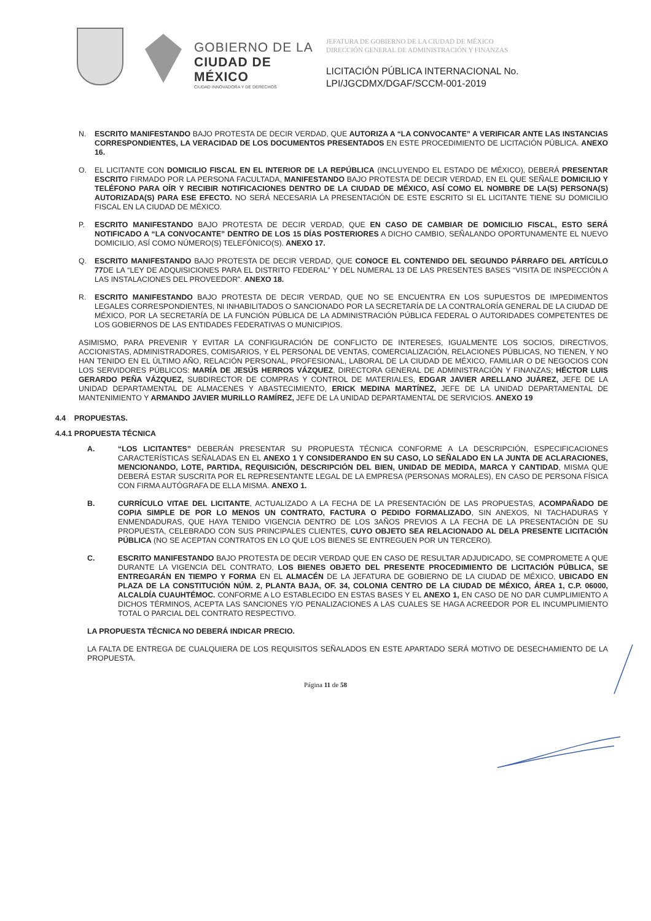GOBIERNO DE LA
CIUDAD DE MÉXICO
CIUDAD INNOVADORA Y DE DERECHOS
JEFATURA DE GOBIERNO DE LA CIUDAD DE MÉXICO
DIRECCIÓN GENERAL DE ADMINISTRACIÓN Y FINANZAS
LICITACIÓN PÚBLICA INTERNACIONAL No.
LPI/JGCDMX/DGAF/SCCM-001-2019
N. ESCRITO MANIFESTANDO BAJO PROTESTA DE DECIR VERDAD, QUE AUTORIZA A “LA CONVOCANTE” A VERIFICAR ANTE LAS INSTANCIAS CORRESPONDIENTES, LA VERACIDAD DE LOS DOCUMENTOS PRESENTADOS EN ESTE PROCEDIMIENTO DE LICITACIÓN PÚBLICA. ANEXO 16.
O. EL LICITANTE CON DOMICILIO FISCAL EN EL INTERIOR DE LA REPÚBLICA (INCLUYENDO EL ESTADO DE MÉXICO), DEBERÁ PRESENTAR ESCRITO FIRMADO POR LA PERSONA FACULTADA, MANIFESTANDO BAJO PROTESTA DE DECIR VERDAD, EN EL QUE SEÑALE DOMICILIO Y TELÉFONO PARA OÍR Y RECIBIR NOTIFICACIONES DENTRO DE LA CIUDAD DE MÉXICO, ASÍ COMO EL NOMBRE DE LA(S) PERSONA(S) AUTORIZADA(S) PARA ESE EFECTO. NO SERÁ NECESARIA LA PRESENTACIÓN DE ESTE ESCRITO SI EL LICITANTE TIENE SU DOMICILIO FISCAL EN LA CIUDAD DE MÉXICO.
P. ESCRITO MANIFESTANDO BAJO PROTESTA DE DECIR VERDAD, QUE EN CASO DE CAMBIAR DE DOMICILIO FISCAL, ESTO SERÁ NOTIFICADO A “LA CONVOCANTE” DENTRO DE LOS 15 DÍAS POSTERIORES A DICHO CAMBIO, SEÑALANDO OPORTUNAMENTE EL NUEVO DOMICILIO, ASÍ COMO NÚMERO(S) TELEFÓNICO(S). ANEXO 17.
Q. ESCRITO MANIFESTANDO BAJO PROTESTA DE DECIR VERDAD, QUE CONOCE EL CONTENIDO DEL SEGUNDO PÁRRAFO DEL ARTÍCULO 77 DE LA “LEY DE ADQUISICIONES PARA EL DISTRITO FEDERAL” Y DEL NUMERAL 13 DE LAS PRESENTES BASES “VISITA DE INSPECCIÓN A LAS INSTALACIONES DEL PROVEEDOR”. ANEXO 18.
R. ESCRITO MANIFESTANDO BAJO PROTESTA DE DECIR VERDAD, QUE NO SE ENCUENTRA EN LOS SUPUESTOS DE IMPEDIMENTOS LEGALES CORRESPONDIENTES, NI INHABILITADOS O SANCIONADO POR LA SECRETARÍA DE LA CONTRALORÍA GENERAL DE LA CIUDAD DE MÉXICO, POR LA SECRETARÍA DE LA FUNCIÓN PÚBLICA DE LA ADMINISTRACIÓN PÚBLICA FEDERAL O AUTORIDADES COMPETENTES DE LOS GOBIERNOS DE LAS ENTIDADES FEDERATIVAS O MUNICIPIOS.
ASIMISMO, PARA PREVENIR Y EVITAR LA CONFIGURACIÓN DE CONFLICTO DE INTERESES, IGUALMENTE LOS SOCIOS, DIRECTIVOS, ACCIONISTAS, ADMINISTRADORES, COMISARIOS, Y EL PERSONAL DE VENTAS, COMERCIALIZACIÓN, RELACIONES PÚBLICAS, NO TIENEN, Y NO HAN TENIDO EN EL ÚLTIMO AÑO, RELACIÓN PERSONAL, PROFESIONAL, LABORAL DE LA CIUDAD DE MÉXICO, FAMILIAR O DE NEGOCIOS CON LOS SERVIDORES PÚBLICOS: MARÍA DE JESÚS HERROS VÁZQUEZ, DIRECTORA GENERAL DE ADMINISTRACIÓN Y FINANZAS; HÉCTOR LUIS GERARDO PEÑA VÁZQUEZ, SUBDIRECTOR DE COMPRAS Y CONTROL DE MATERIALES, EDGAR JAVIER ARELLANO JUÁREZ, JEFE DE LA UNIDAD DEPARTAMENTAL DE ALMACENES Y ABASTECIMIENTO, ERICK MEDINA MARTÍNEZ, JEFE DE LA UNIDAD DEPARTAMENTAL DE MANTENIMIENTO Y ARMANDO JAVIER MURILLO RAMÍREZ, JEFE DE LA UNIDAD DEPARTAMENTAL DE SERVICIOS. ANEXO 19
4.4 PROPUESTAS.
4.4.1 PROPUESTA TÉCNICA
A. “LOS LICITANTES” DEBERÁN PRESENTAR SU PROPUESTA TÉCNICA CONFORME A LA DESCRIPCIÓN, ESPECIFICACIONES CARACTERÍSTICAS SEÑALADAS EN EL ANEXO 1 Y CONSIDERANDO EN SU CASO, LO SEÑALADO EN LA JUNTA DE ACLARACIONES, MENCIONANDO, LOTE, PARTIDA, REQUISICIÓN, DESCRIPCIÓN DEL BIEN, UNIDAD DE MEDIDA, MARCA Y CANTIDAD, MISMA QUE DEBERÁ ESTAR SUSCRITA POR EL REPRESENTANTE LEGAL DE LA EMPRESA (PERSONAS MORALES), EN CASO DE PERSONA FÍSICA CON FIRMA AUTÓGRAFA DE ELLA MISMA. ANEXO 1.
B. CURRÍCULO VITAE DEL LICITANTE, ACTUALIZADO A LA FECHA DE LA PRESENTACIÓN DE LAS PROPUESTAS, ACOMPAÑADO DE COPIA SIMPLE DE POR LO MENOS UN CONTRATO, FACTURA O PEDIDO FORMALIZADO, SIN ANEXOS, NI TACHADURAS Y ENMENDADURAS, QUE HAYA TENIDO VIGENCIA DENTRO DE LOS 3AÑOS PREVIOS A LA FECHA DE LA PRESENTACIÓN DE SU PROPUESTA, CELEBRADO CON SUS PRINCIPALES CLIENTES, CUYO OBJETO SEA RELACIONADO AL DELA PRESENTE LICITACIÓN PÚBLICA (NO SE ACEPTAN CONTRATOS EN LO QUE LOS BIENES SE ENTREGUEN POR UN TERCERO).
C. ESCRITO MANIFESTANDO BAJO PROTESTA DE DECIR VERDAD QUE EN CASO DE RESULTAR ADJUDICADO, SE COMPROMETE A QUE DURANTE LA VIGENCIA DEL CONTRATO, LOS BIENES OBJETO DEL PRESENTE PROCEDIMIENTO DE LICITACIÓN PÚBLICA, SE ENTREGARÁN EN TIEMPO Y FORMA EN EL ALMACÉN DE LA JEFATURA DE GOBIERNO DE LA CIUDAD DE MÉXICO, UBICADO EN PLAZA DE LA CONSTITUCIÓN NÚM. 2, PLANTA BAJA, OF. 34, COLONIA CENTRO DE LA CIUDAD DE MÉXICO, ÁREA 1, C.P. 06000, ALCALDÍA CUAUHTÉMOC. CONFORME A LO ESTABLECIDO EN ESTAS BASES Y EL ANEXO 1, EN CASO DE NO DAR CUMPLIMIENTO A DICHOS TÉRMINOS, ACEPTA LAS SANCIONES Y/O PENALIZACIONES A LAS CUALES SE HAGA ACREEDOR POR EL INCUMPLIMIENTO TOTAL O PARCIAL DEL CONTRATO RESPECTIVO.
LA PROPUESTA TÉCNICA NO DEBERÁ INDICAR PRECIO.
LA FALTA DE ENTREGA DE CUALQUIERA DE LOS REQUISITOS SEÑALADOS EN ESTE APARTADO SERÁ MOTIVO DE DESECHAMIENTO DE LA PROPUESTA.
Página 11 de 58